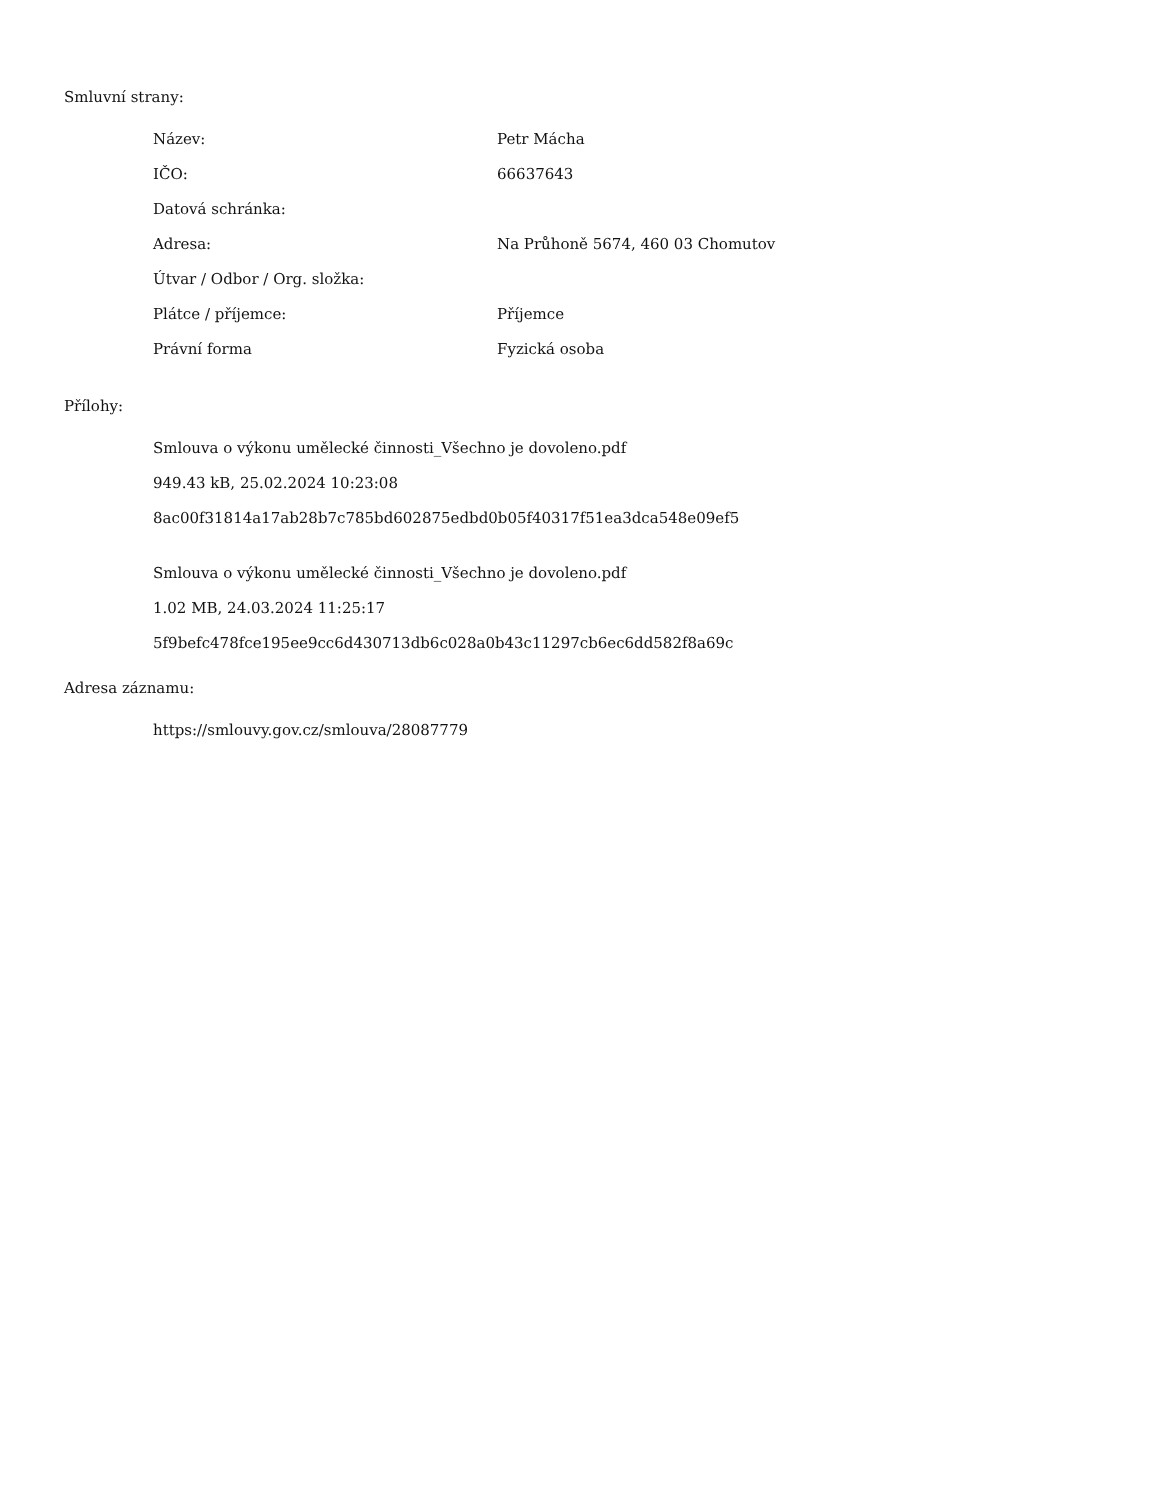Smluvní strany:
| Název: | Petr Mácha |
| IČO: | 66637643 |
| Datová schránka: | |
| Adresa: | Na Průhoně 5674, 460 03 Chomutov |
| Útvar / Odbor / Org. složka: | |
| Plátce / příjemce: | Příjemce |
| Právní forma | Fyzická osoba |
Přílohy:
Smlouva o výkonu umělecké činnosti_Všechno je dovoleno.pdf
949.43 kB, 25.02.2024 10:23:08
8ac00f31814a17ab28b7c785bd602875edbd0b05f40317f51ea3dca548e09ef5
Smlouva o výkonu umělecké činnosti_Všechno je dovoleno.pdf
1.02 MB, 24.03.2024 11:25:17
5f9befc478fce195ee9cc6d430713db6c028a0b43c11297cb6ec6dd582f8a69c
Adresa záznamu:
https://smlouvy.gov.cz/smlouva/28087779